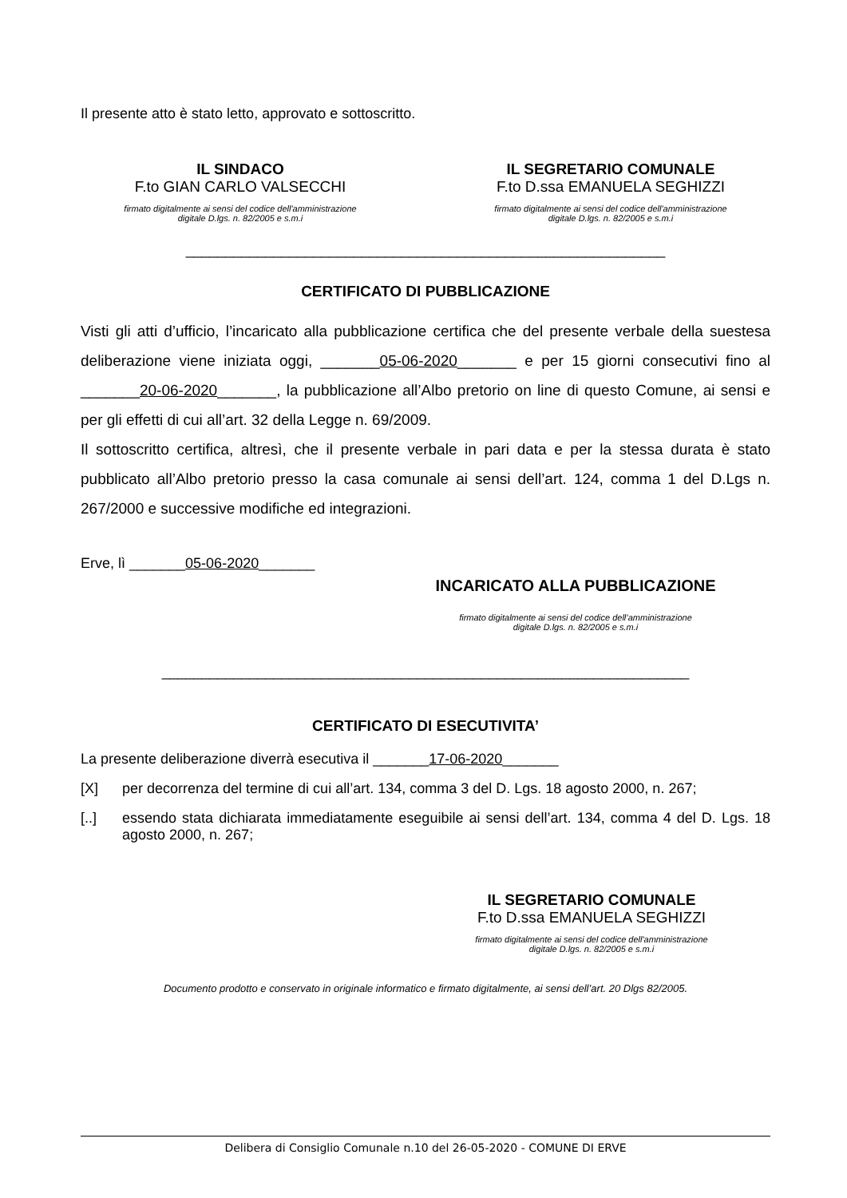Il presente atto è stato letto, approvato e sottoscritto.
IL SINDACO
F.to GIAN CARLO VALSECCHI
firmato digitalmente ai sensi del codice dell'amministrazione
digitale D.lgs. n. 82/2005 e s.m.i
IL SEGRETARIO COMUNALE
F.to D.ssa EMANUELA SEGHIZZI
firmato digitalmente ai sensi del codice dell'amministrazione
digitale D.lgs. n. 82/2005 e s.m.i
____________________________________________________________
CERTIFICATO DI PUBBLICAZIONE
Visti gli atti d’ufficio, l’incaricato alla pubblicazione certifica che del presente verbale della suestesa deliberazione viene iniziata oggi, _______05-06-2020_______ e per 15 giorni consecutivi fino al _______20-06-2020_______, la pubblicazione all’Albo pretorio on line di questo Comune, ai sensi e per gli effetti di cui all’art. 32 della Legge n. 69/2009.
Il sottoscritto certifica, altresì, che il presente verbale in pari data e per la stessa durata è stato pubblicato all’Albo pretorio presso la casa comunale ai sensi dell’art. 124, comma 1 del D.Lgs n. 267/2000 e successive modifiche ed integrazioni.
Erve, lì _______05-06-2020_______
INCARICATO ALLA PUBBLICAZIONE
firmato digitalmente ai sensi del codice dell’amministrazione
digitale D.lgs. n. 82/2005 e s.m.i
__________________________________________________________________
CERTIFICATO DI ESECUTIVITA’
La presente deliberazione diverrà esecutiva il _______17-06-2020_______
[X] per decorrenza del termine di cui all’art. 134, comma 3 del D. Lgs. 18 agosto 2000, n. 267;
[..] essendo stata dichiarata immediatamente eseguibile ai sensi dell’art. 134, comma 4 del D. Lgs. 18 agosto 2000, n. 267;
IL SEGRETARIO COMUNALE
F.to D.ssa EMANUELA SEGHIZZI
firmato digitalmente ai sensi del codice dell'amministrazione
digitale D.lgs. n. 82/2005 e s.m.i
Documento prodotto e conservato in originale informatico e firmato digitalmente, ai sensi dell’art. 20 Dlgs 82/2005.
Delibera di Consiglio Comunale n.10 del 26-05-2020 - COMUNE DI ERVE